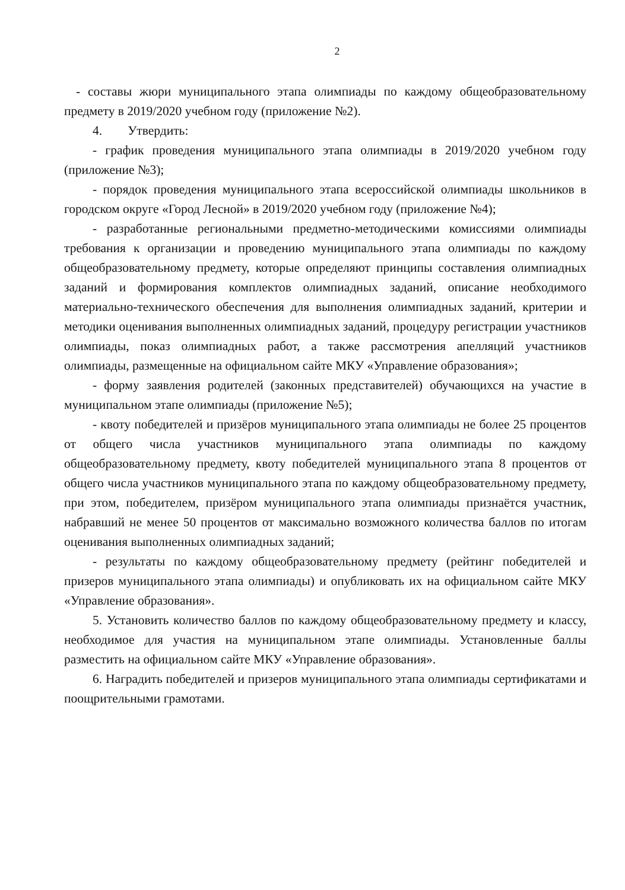2
- составы жюри муниципального этапа олимпиады по каждому общеобразовательному предмету в 2019/2020 учебном году (приложение №2).
4. Утвердить:
- график проведения муниципального этапа олимпиады в 2019/2020 учебном году (приложение №3);
- порядок проведения муниципального этапа всероссийской олимпиады школьников в городском округе «Город Лесной» в 2019/2020 учебном году (приложение №4);
- разработанные региональными предметно-методическими комиссиями олимпиады требования к организации и проведению муниципального этапа олимпиады по каждому общеобразовательному предмету, которые определяют принципы составления олимпиадных заданий и формирования комплектов олимпиадных заданий, описание необходимого материально-технического обеспечения для выполнения олимпиадных заданий, критерии и методики оценивания выполненных олимпиадных заданий, процедуру регистрации участников олимпиады, показ олимпиадных работ, а также рассмотрения апелляций участников олимпиады, размещенные на официальном сайте МКУ «Управление образования»;
- форму заявления родителей (законных представителей) обучающихся на участие в муниципальном этапе олимпиады (приложение №5);
- квоту победителей и призёров муниципального этапа олимпиады не более 25 процентов от общего числа участников муниципального этапа олимпиады по каждому общеобразовательному предмету, квоту победителей муниципального этапа 8 процентов от общего числа участников муниципального этапа по каждому общеобразовательному предмету, при этом, победителем, призёром муниципального этапа олимпиады признаётся участник, набравший не менее 50 процентов от максимально возможного количества баллов по итогам оценивания выполненных олимпиадных заданий;
- результаты по каждому общеобразовательному предмету (рейтинг победителей и призеров муниципального этапа олимпиады) и опубликовать их на официальном сайте МКУ «Управление образования».
5. Установить количество баллов по каждому общеобразовательному предмету и классу, необходимое для участия на муниципальном этапе олимпиады. Установленные баллы разместить на официальном сайте МКУ «Управление образования».
6. Наградить победителей и призеров муниципального этапа олимпиады сертификатами и поощрительными грамотами.